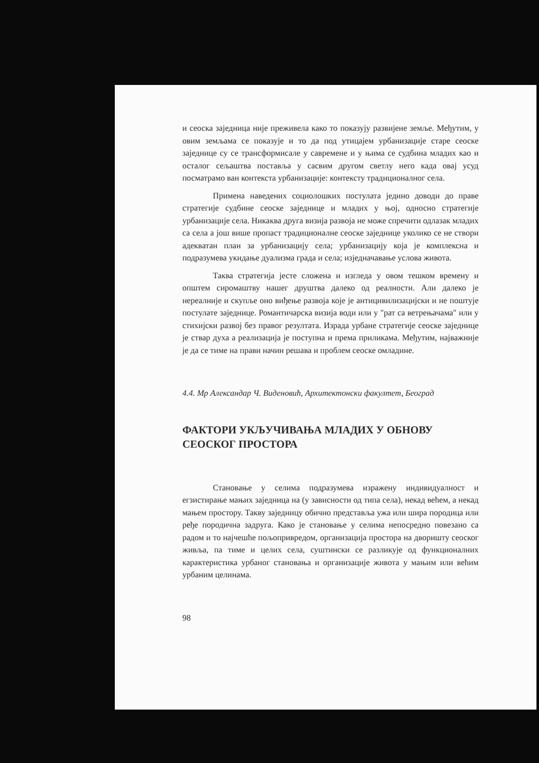и сеоска заједница није преживела како то показују развијене земље. Међутим, у овим земљама се показује и то да под утицајем урбанизације старе сеоске заједнице су се трансформисале у савремене и у њима се судбина младих као и осталог сељаштва поставља у сасвим другом светлу него када овај усуд посматрамо ван контекста урбанизације: контексту традиционалног села.
Примена наведених социолошких постулата једино доводи до праве стратегије судбине сеоске заједнице и младих у њој, односно стратегије урбанизације села. Никаква друга визија развоја не може спречити одлазак младих са села а још више пропаст традиционалне сеоске заједнице уколико се не створи адекватан план за урбанизацију села; урбанизацију која је комплексна и подразумева укидање дуализма града и села; изједначавање услова живота.
Таква стратегија јесте сложена и изгледа у овом тешком времену и општем сиромаштву нашег друштва далеко од реалности. Али далеко је нереалније и скупље оно виђење развоја које је антицивилизацијски и не поштује постулате заједнице. Романтичарска визија води или у "рат са ветрењачама" или у стихијски развој без правог резултата. Израда урбане стратегије сеоске заједнице је ствар духа а реализација је поступна и према приликама. Међутим, најважније је да се тиме на прави начин решава и проблем сеоске омладине.
4.4. Мр Александар Ч. Виденовић, Архитектонски факултет, Београд
ФАКТОРИ УКЉУЧИВАЊА МЛАДИХ У ОБНОВУ СЕОСКОГ ПРОСТОРА
Становање у селима подразумева изражену индивидуалност и егзистирање мањих заједница на (у зависности од типа села), некад већем, а некад мањем простору. Такву заједницу обично представља ужа или шира породица или ређе породична задруга. Како је становање у селима непосредно повезано са радом и то најчешће пољопривредом, организација простора на дворишту сеоског живља, па тиме и целих села, суштински се разликује од функционалних карактеристика урбаног становања и организације живота у мањим или већим урбаним целинама.
98